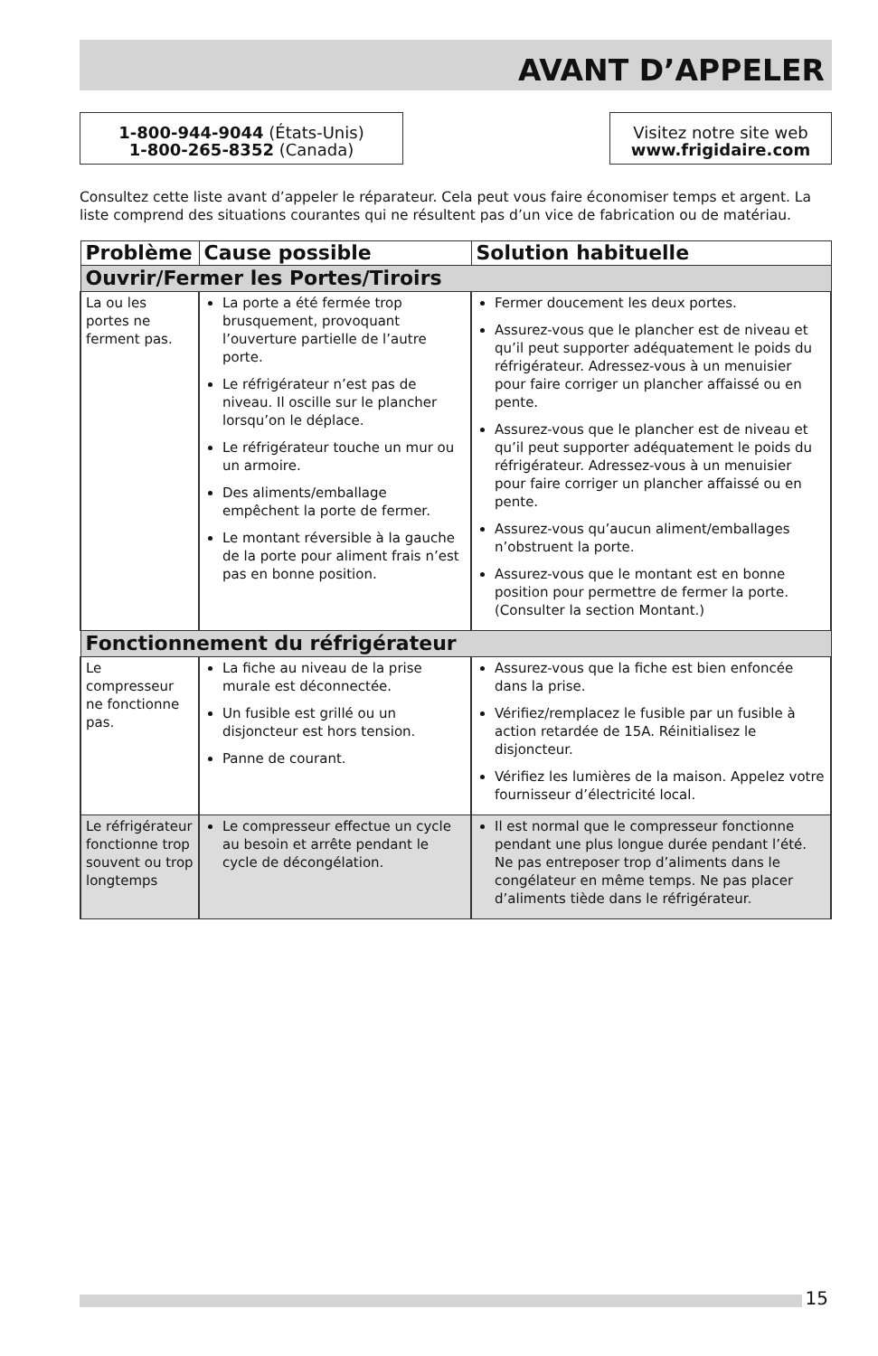AVANT D’APPELER
1-800-944-9044 (États-Unis)
1-800-265-8352 (Canada)
Visitez notre site web
www.frigidaire.com
Consultez cette liste avant d’appeler le réparateur. Cela peut vous faire économiser temps et argent. La liste comprend des situations courantes qui ne résultent pas d’un vice de fabrication ou de matériau.
| Problème | Cause possible | Solution habituelle |
| --- | --- | --- |
| Ouvrir/Fermer les Portes/Tiroirs | | |
| La ou les portes ne ferment pas. | La porte a été fermée trop brusquement, provoquant l’ouverture partielle de l’autre porte. Le réfrigérateur n’est pas de niveau. Il oscille sur le plancher lorsqu’on le déplace. Le réfrigérateur touche un mur ou un armoire. Des aliments/emballage empêchent la porte de fermer. Le montant réversible à la gauche de la porte pour aliment frais n’est pas en bonne position. | Fermer doucement les deux portes. Assurez-vous que le plancher est de niveau et qu’il peut supporter adéquatement le poids du réfrigérateur. Adressez-vous à un menuisier pour faire corriger un plancher affaissé ou en pente. Assurez-vous que le plancher est de niveau et qu’il peut supporter adéquatement le poids du réfrigérateur. Adressez-vous à un menuisier pour faire corriger un plancher affaissé ou en pente. Assurez-vous qu’aucun aliment/emballages n’obstruent la porte. Assurez-vous que le montant est en bonne position pour permettre de fermer la porte. (Consulter la section Montant.) |
| Fonctionnement du réfrigérateur | | |
| Le compresseur ne fonctionne pas. | La fiche au niveau de la prise murale est déconnectée. Un fusible est grillé ou un disjoncteur est hors tension. Panne de courant. | Assurez-vous que la fiche est bien enfoncée dans la prise. Vérifiez/remplacez le fusible par un fusible à action retardée de 15A. Réinitialisez le disjoncteur. Vérifiez les lumières de la maison. Appelez votre fournisseur d’électricité local. |
| Le réfrigérateur fonctionne trop souvent ou trop longtemps | Le compresseur effectue un cycle au besoin et arrête pendant le cycle de décongélation. | Il est normal que le compresseur fonctionne pendant une plus longue durée pendant l’été. Ne pas entreposer trop d’aliments dans le congélateur en même temps. Ne pas placer d’aliments tiède dans le réfrigérateur. |
15